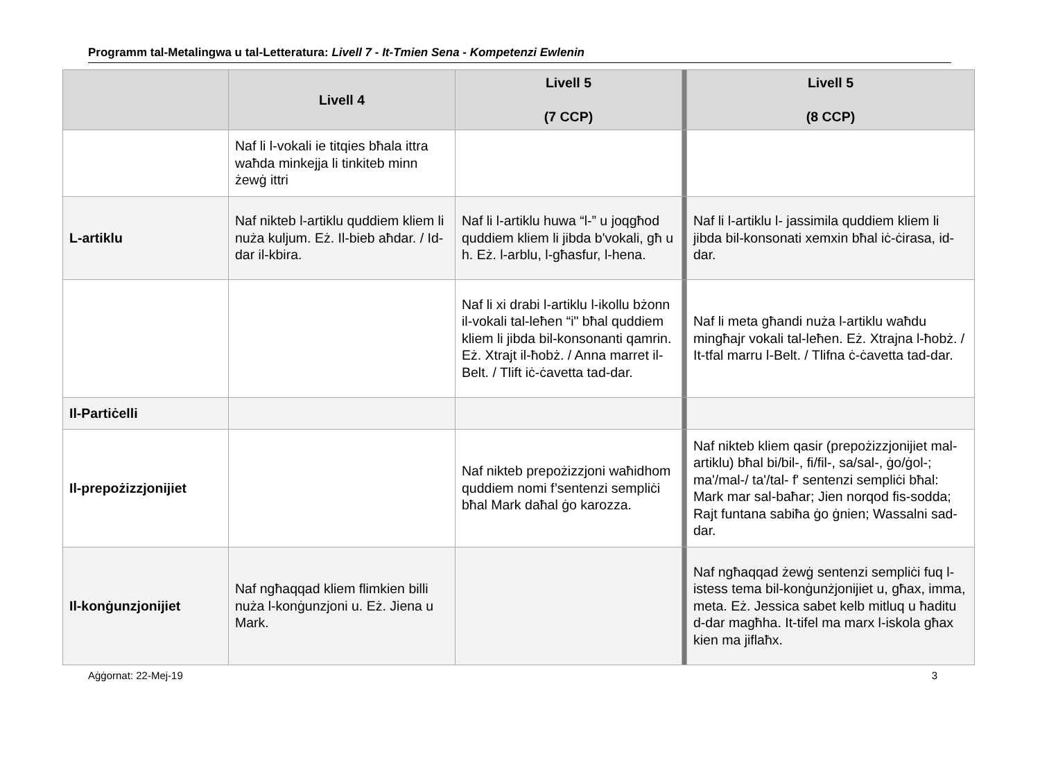Programm tal-Metalingwa u tal-Letteratura: Livell 7 - It-Tmien Sena - Kompetenzi Ewlenin
| | Livell 4 | Livell 5 (7 CCP) | | Livell 5 (8 CCP) |
| --- | --- | --- | --- | --- |
| | Naf li l-vokali ie titqies bħala ittra waħda minkejja li tinkiteb minn żewġ ittri | | | |
| L-artiklu | Naf nikteb l-artiklu quddiem kliem li nuża kuljum. Eż. Il-bieb aħdar. / Id-dar il-kbira. | Naf li l-artiklu huwa “l-” u joqgħod quddiem kliem li jibda b'vokali, għ u h. Eż. l-arblu, l-għasfur, l-hena. | | Naf li l-artiklu l- jassimila quddiem kliem li jibda bil-konsonati xemxin bħal iċ-ċirasa, id-dar. |
| | | Naf li xi drabi l-artiklu l-ikollu bżonn il-vokali tal-leħen “i" bħal quddiem kliem li jibda bil-konsonanti qamrin. Eż. Xtrajt il-ħobż. / Anna marret il-Belt. / Tlift iċ-ċavetta tad-dar. | | Naf li meta għandi nuża l-artiklu waħdu mingħajr vokali tal-leħen. Eż. Xtrajna l-ħobż. / It-tfal marru l-Belt. / Tlifna ċ-ċavetta tad-dar. |
| Il-Partiċelli | | | | |
| Il-prepożizzjonijiet | | Naf nikteb prepożizzjoni waħidhom quddiem nomi f’sentenzi sempliċi bħal Mark daħal ġo karozza. | | Naf nikteb kliem qasir (prepożizzjonijiet mal-artiklu) bħal bi/bil-, fi/fil-, sa/sal-, ġo/ġol-; ma'/mal-/ ta'/tal- f' sentenzi sempliċi bħal: Mark mar sal-baħar; Jien norqod fis-sodda; Rajt funtana sabiħa ġo ġnien; Wassalni sad-dar. |
| Il-konġunzjonijiet | Naf ngħaqqad kliem flimkien billi nuża l-konġunzjoni u. Eż. Jiena u Mark. | | | Naf ngħaqqad żewġ sentenzi sempliċi fuq l-istess tema bil-konġunżjonijiet u, għax, imma, meta. Eż. Jessica sabet kelb mitluq u ħaditu d-dar magħha. It-tifel ma marx l-iskola għax kien ma jiflaħx. |
Aġġornat: 22-Mej-19 3